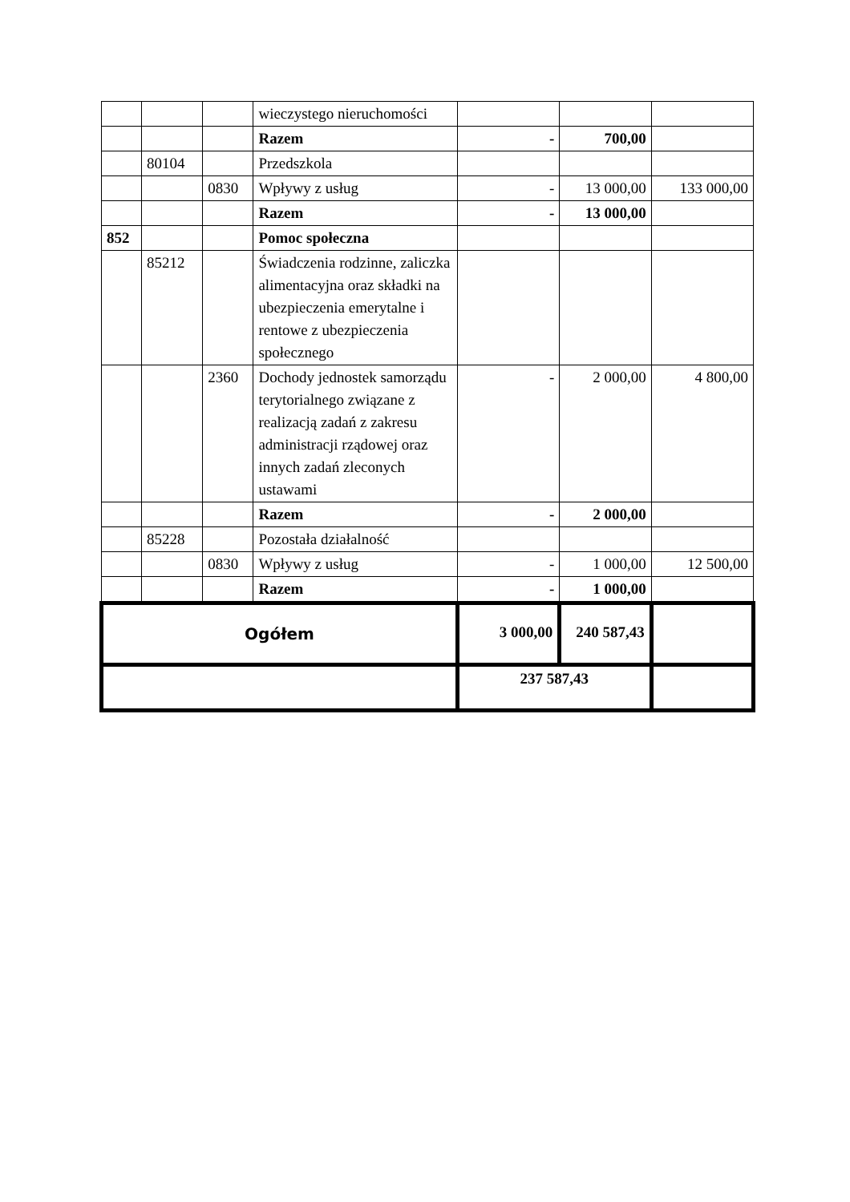| | | | wieczystego nieruchomości | | | |
| | | | Razem | - | 700,00 | |
| | 80104 | | Przedszkola | | | |
| | | 0830 | Wpływy z usług | - | 13 000,00 | 133 000,00 |
| | | | Razem | - | 13 000,00 | |
| 852 | | | Pomoc społeczna | | | |
| | 85212 | | Świadczenia rodzinne, zaliczka alimentacyjna oraz składki na ubezpieczenia emerytalne i rentowe z ubezpieczenia społecznego | | | |
| | | 2360 | Dochody jednostek samorządu terytorialnego związane z realizacją zadań z zakresu administracji rządowej oraz innych zadań zleconych ustawami | - | 2 000,00 | 4 800,00 |
| | | | Razem | - | 2 000,00 | |
| | 85228 | | Pozostała działalność | | | |
| | | 0830 | Wpływy z usług | - | 1 000,00 | 12 500,00 |
| | | | Razem | - | 1 000,00 | |
| Ogółem | | | | 3 000,00 | 240 587,43 | |
| | | | | 237 587,43 | | |